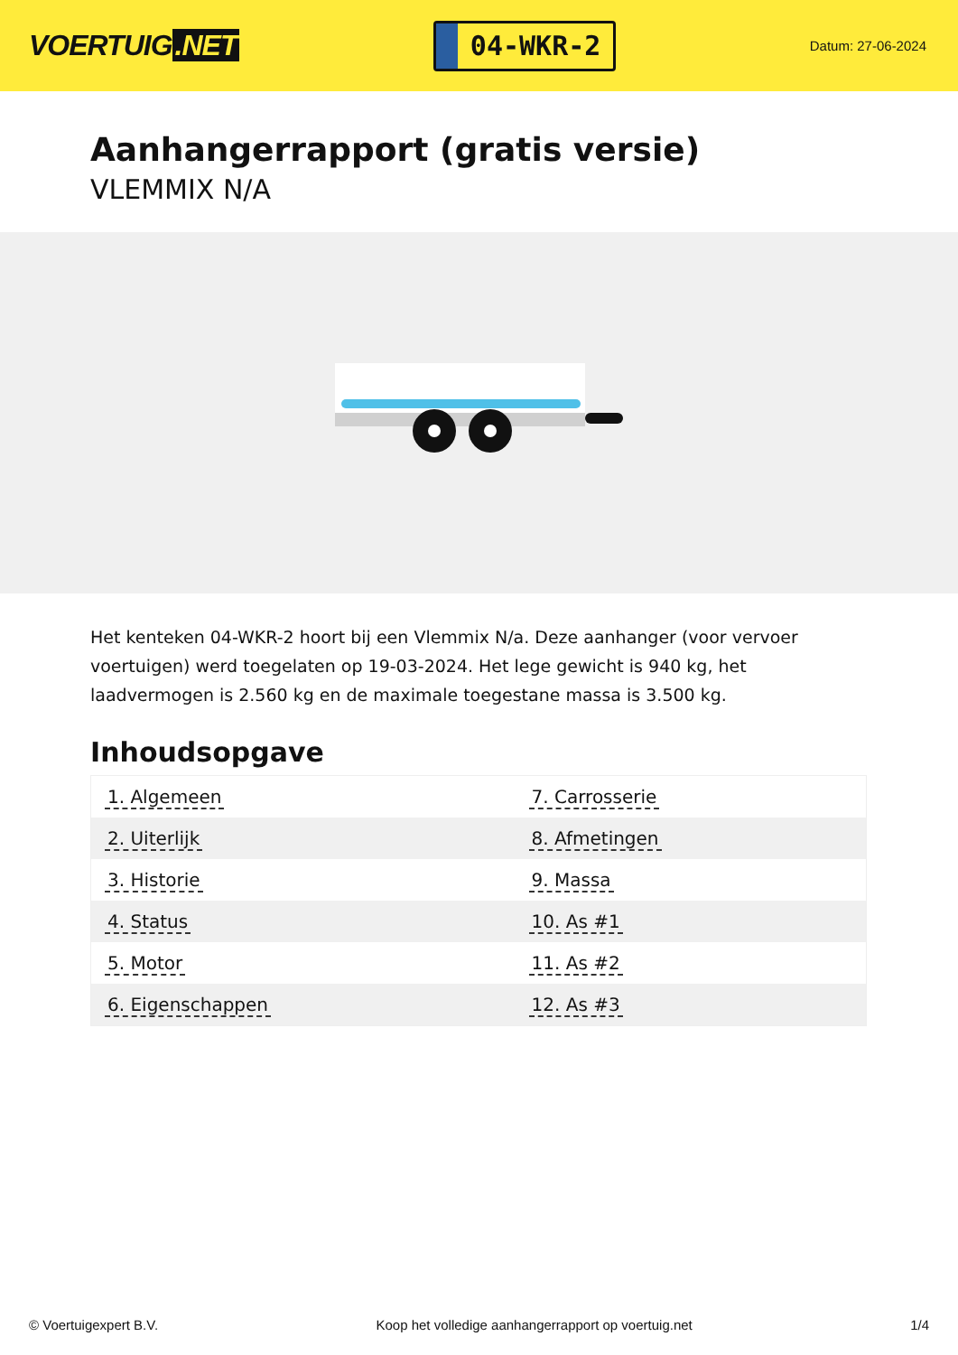VOERTUIG.NET
04-WKR-2
Datum: 27-06-2024
Aanhangerrapport (gratis versie)
VLEMMIX N/A
Het kenteken 04-WKR-2 hoort bij een Vlemmix N/a. Deze aanhanger (voor vervoer voertuigen) werd toegelaten op 19-03-2024. Het lege gewicht is 940 kg, het laadvermogen is 2.560 kg en de maximale toegestane massa is 3.500 kg.
Inhoudsopgave
| 1. Algemeen | 7. Carrosserie |
| 2. Uiterlijk | 8. Afmetingen |
| 3. Historie | 9. Massa |
| 4. Status | 10. As #1 |
| 5. Motor | 11. As #2 |
| 6. Eigenschappen | 12. As #3 |
© Voertuigexpert B.V. Koop het volledige aanhangerrapport op voertuig.net 1/4